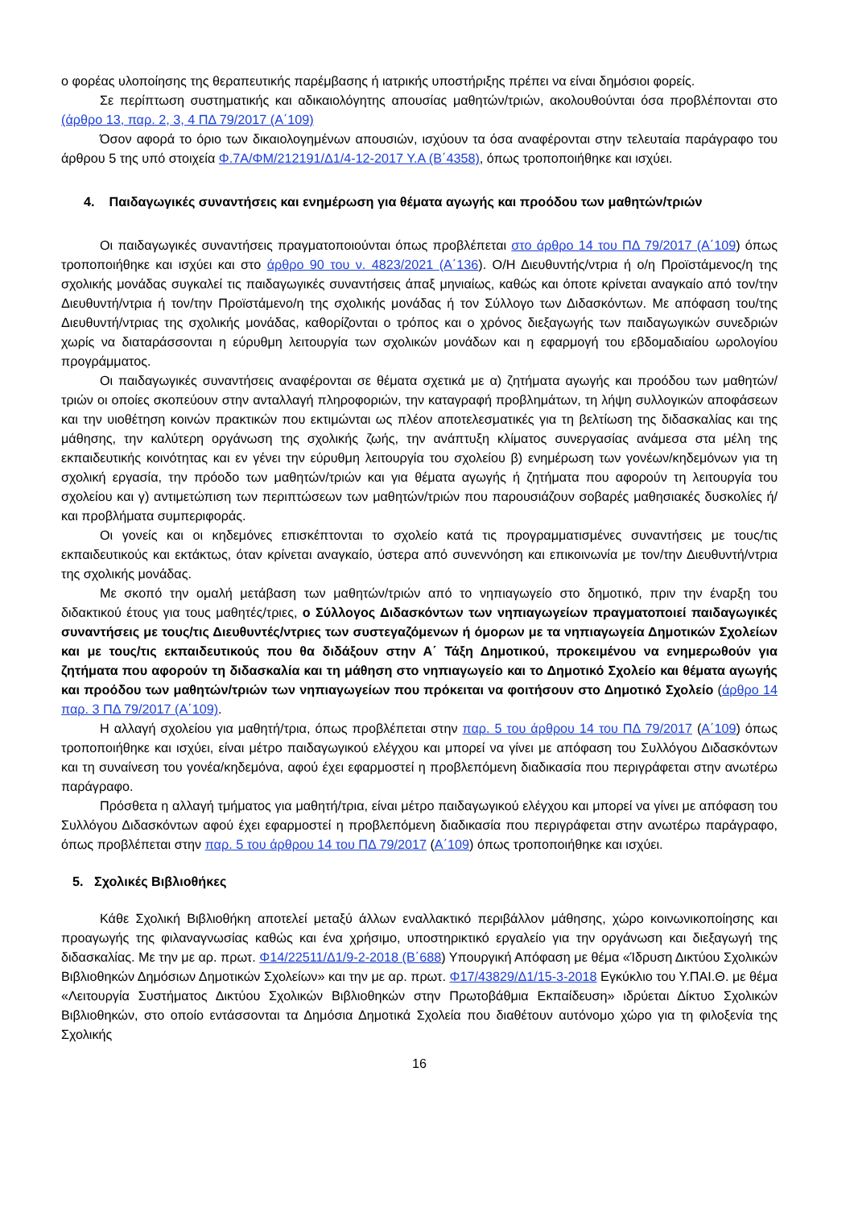ο φορέας υλοποίησης της θεραπευτικής παρέμβασης ή ιατρικής υποστήριξης πρέπει να είναι δημόσιοι φορείς.
Σε περίπτωση συστηματικής και αδικαιολόγητης απουσίας μαθητών/τριών, ακολουθούνται όσα προβλέπονται στο (άρθρο 13, παρ. 2, 3, 4 ΠΔ 79/2017 (Α΄109)
Όσον αφορά το όριο των δικαιολογημένων απουσιών, ισχύουν τα όσα αναφέρονται στην τελευταία παράγραφο του άρθρου 5 της υπό στοιχεία Φ.7Α/ΦΜ/212191/Δ1/4-12-2017 Υ.Α (Β΄4358), όπως τροποποιήθηκε και ισχύει.
4. Παιδαγωγικές συναντήσεις και ενημέρωση για θέματα αγωγής και προόδου των μαθητών/τριών
Οι παιδαγωγικές συναντήσεις πραγματοποιούνται όπως προβλέπεται στο άρθρο 14 του ΠΔ 79/2017 (Α΄109) όπως τροποποιήθηκε και ισχύει και στο άρθρο 90 του ν. 4823/2021 (Α΄136). Ο/Η Διευθυντής/ντρια ή ο/η Προϊστάμενος/η της σχολικής μονάδας συγκαλεί τις παιδαγωγικές συναντήσεις άπαξ μηνιαίως, καθώς και όποτε κρίνεται αναγκαίο από τον/την Διευθυντή/ντρια ή τον/την Προϊστάμενο/η της σχολικής μονάδας ή τον Σύλλογο των Διδασκόντων. Με απόφαση του/της Διευθυντή/ντριας της σχολικής μονάδας, καθορίζονται ο τρόπος και ο χρόνος διεξαγωγής των παιδαγωγικών συνεδριών χωρίς να διαταράσσονται η εύρυθμη λειτουργία των σχολικών μονάδων και η εφαρμογή του εβδομαδιαίου ωρολογίου προγράμματος.
Οι παιδαγωγικές συναντήσεις αναφέρονται σε θέματα σχετικά με α) ζητήματα αγωγής και προόδου των μαθητών/τριών οι οποίες σκοπεύουν στην ανταλλαγή πληροφοριών, την καταγραφή προβλημάτων, τη λήψη συλλογικών αποφάσεων και την υιοθέτηση κοινών πρακτικών που εκτιμώνται ως πλέον αποτελεσματικές για τη βελτίωση της διδασκαλίας και της μάθησης, την καλύτερη οργάνωση της σχολικής ζωής, την ανάπτυξη κλίματος συνεργασίας ανάμεσα στα μέλη της εκπαιδευτικής κοινότητας και εν γένει την εύρυθμη λειτουργία του σχολείου β) ενημέρωση των γονέων/κηδεμόνων για τη σχολική εργασία, την πρόοδο των μαθητών/τριών και για θέματα αγωγής ή ζητήματα που αφορούν τη λειτουργία του σχολείου και γ) αντιμετώπιση των περιπτώσεων των μαθητών/τριών που παρουσιάζουν σοβαρές μαθησιακές δυσκολίες ή/και προβλήματα συμπεριφοράς.
Οι γονείς και οι κηδεμόνες επισκέπτονται το σχολείο κατά τις προγραμματισμένες συναντήσεις με τους/τις εκπαιδευτικούς και εκτάκτως, όταν κρίνεται αναγκαίο, ύστερα από συνεννόηση και επικοινωνία με τον/την Διευθυντή/ντρια της σχολικής μονάδας.
Με σκοπό την ομαλή μετάβαση των μαθητών/τριών από το νηπιαγωγείο στο δημοτικό, πριν την έναρξη του διδακτικού έτους για τους μαθητές/τριες, ο Σύλλογος Διδασκόντων των νηπιαγωγείων πραγματοποιεί παιδαγωγικές συναντήσεις με τους/τις Διευθυντές/ντριες των συστεγαζόμενων ή όμορων με τα νηπιαγωγεία Δημοτικών Σχολείων και με τους/τις εκπαιδευτικούς που θα διδάξουν στην Α΄ Τάξη Δημοτικού, προκειμένου να ενημερωθούν για ζητήματα που αφορούν τη διδασκαλία και τη μάθηση στο νηπιαγωγείο και το Δημοτικό Σχολείο και θέματα αγωγής και προόδου των μαθητών/τριών των νηπιαγωγείων που πρόκειται να φοιτήσουν στο Δημοτικό Σχολείο (άρθρο 14 παρ. 3 ΠΔ 79/2017 (Α΄109).
Η αλλαγή σχολείου για μαθητή/τρια, όπως προβλέπεται στην παρ. 5 του άρθρου 14 του ΠΔ 79/2017 (Α΄109) όπως τροποποιήθηκε και ισχύει, είναι μέτρο παιδαγωγικού ελέγχου και μπορεί να γίνει με απόφαση του Συλλόγου Διδασκόντων και τη συναίνεση του γονέα/κηδεμόνα, αφού έχει εφαρμοστεί η προβλεπόμενη διαδικασία που περιγράφεται στην ανωτέρω παράγραφο.
Πρόσθετα η αλλαγή τμήματος για μαθητή/τρια, είναι μέτρο παιδαγωγικού ελέγχου και μπορεί να γίνει με απόφαση του Συλλόγου Διδασκόντων αφού έχει εφαρμοστεί η προβλεπόμενη διαδικασία που περιγράφεται στην ανωτέρω παράγραφο, όπως προβλέπεται στην παρ. 5 του άρθρου 14 του ΠΔ 79/2017 (Α΄109) όπως τροποποιήθηκε και ισχύει.
5. Σχολικές Βιβλιοθήκες
Κάθε Σχολική Βιβλιοθήκη αποτελεί μεταξύ άλλων εναλλακτικό περιβάλλον μάθησης, χώρο κοινωνικοποίησης και προαγωγής της φιλαναγνωσίας καθώς και ένα χρήσιμο, υποστηρικτικό εργαλείο για την οργάνωση και διεξαγωγή της διδασκαλίας. Με την με αρ. πρωτ. Φ14/22511/Δ1/9-2-2018 (Β΄688) Υπουργική Απόφαση με θέμα «Ίδρυση Δικτύου Σχολικών Βιβλιοθηκών Δημόσιων Δημοτικών Σχολείων» και την με αρ. πρωτ. Φ17/43829/Δ1/15-3-2018 Εγκύκλιο του Υ.ΠΑΙ.Θ. με θέμα «Λειτουργία Συστήματος Δικτύου Σχολικών Βιβλιοθηκών στην Πρωτοβάθμια Εκπαίδευση» ιδρύεται Δίκτυο Σχολικών Βιβλιοθηκών, στο οποίο εντάσσονται τα Δημόσια Δημοτικά Σχολεία που διαθέτουν αυτόνομο χώρο για τη φιλοξενία της Σχολικής
16